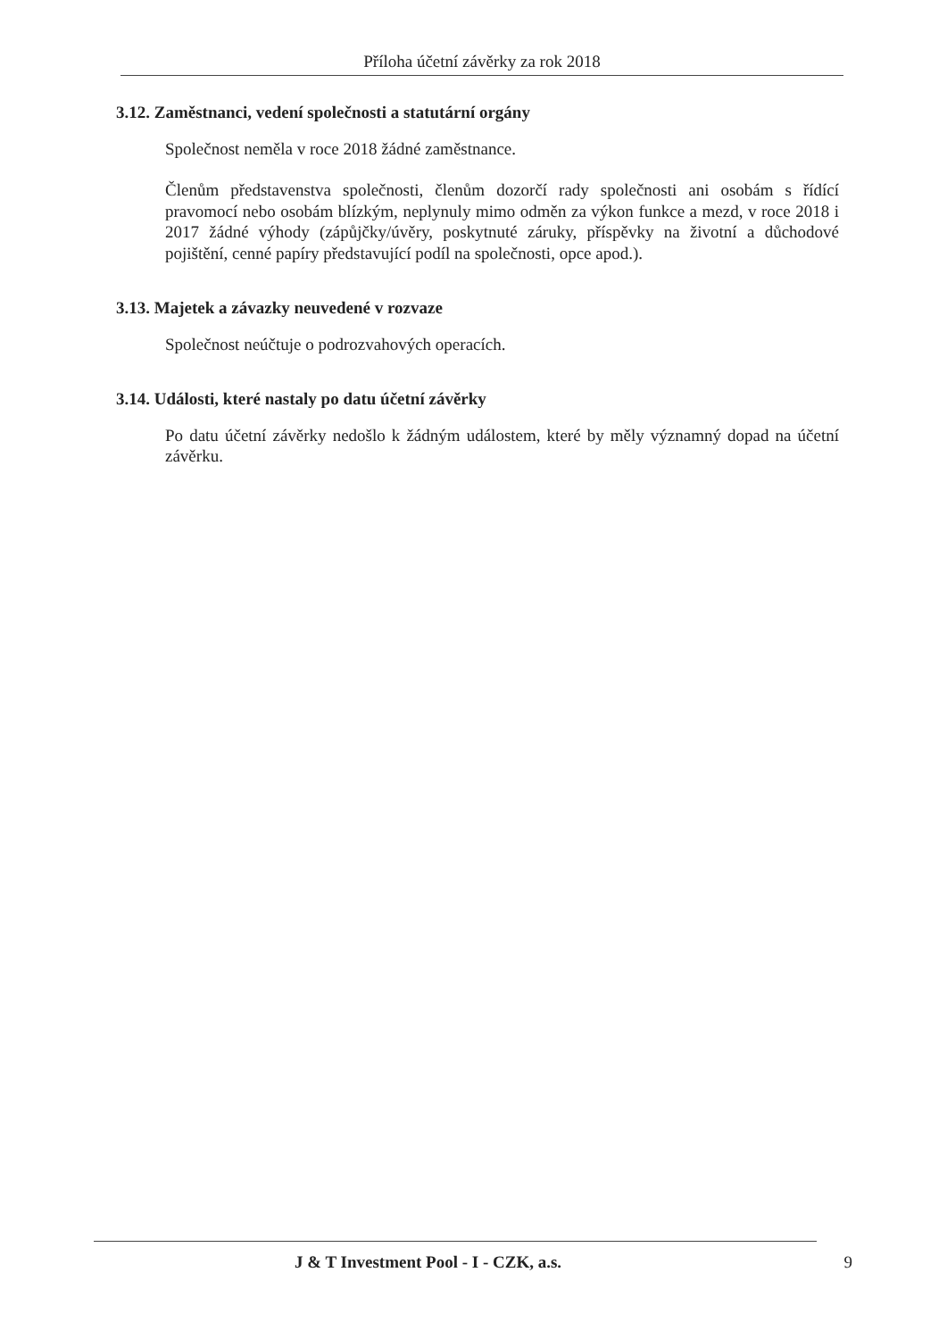Příloha účetní závěrky za rok 2018
3.12. Zaměstnanci, vedení společnosti a statutární orgány
Společnost neměla v roce 2018 žádné zaměstnance.
Členům představenstva společnosti, členům dozorčí rady společnosti ani osobám s řídící pravomocí nebo osobám blízkým, neplynuly mimo odměn za výkon funkce a mezd, v roce 2018 i 2017 žádné výhody (zápůjčky/úvěry, poskytnuté záruky, příspěvky na životní a důchodové pojištění, cenné papíry představující podíl na společnosti, opce apod.).
3.13. Majetek a závazky neuvedené v rozvaze
Společnost neúčtuje o podrozvahových operacích.
3.14. Události, které nastaly po datu účetní závěrky
Po datu účetní závěrky nedošlo k žádným událostem, které by měly významný dopad na účetní závěrku.
J & T Investment Pool - I - CZK, a.s. 9